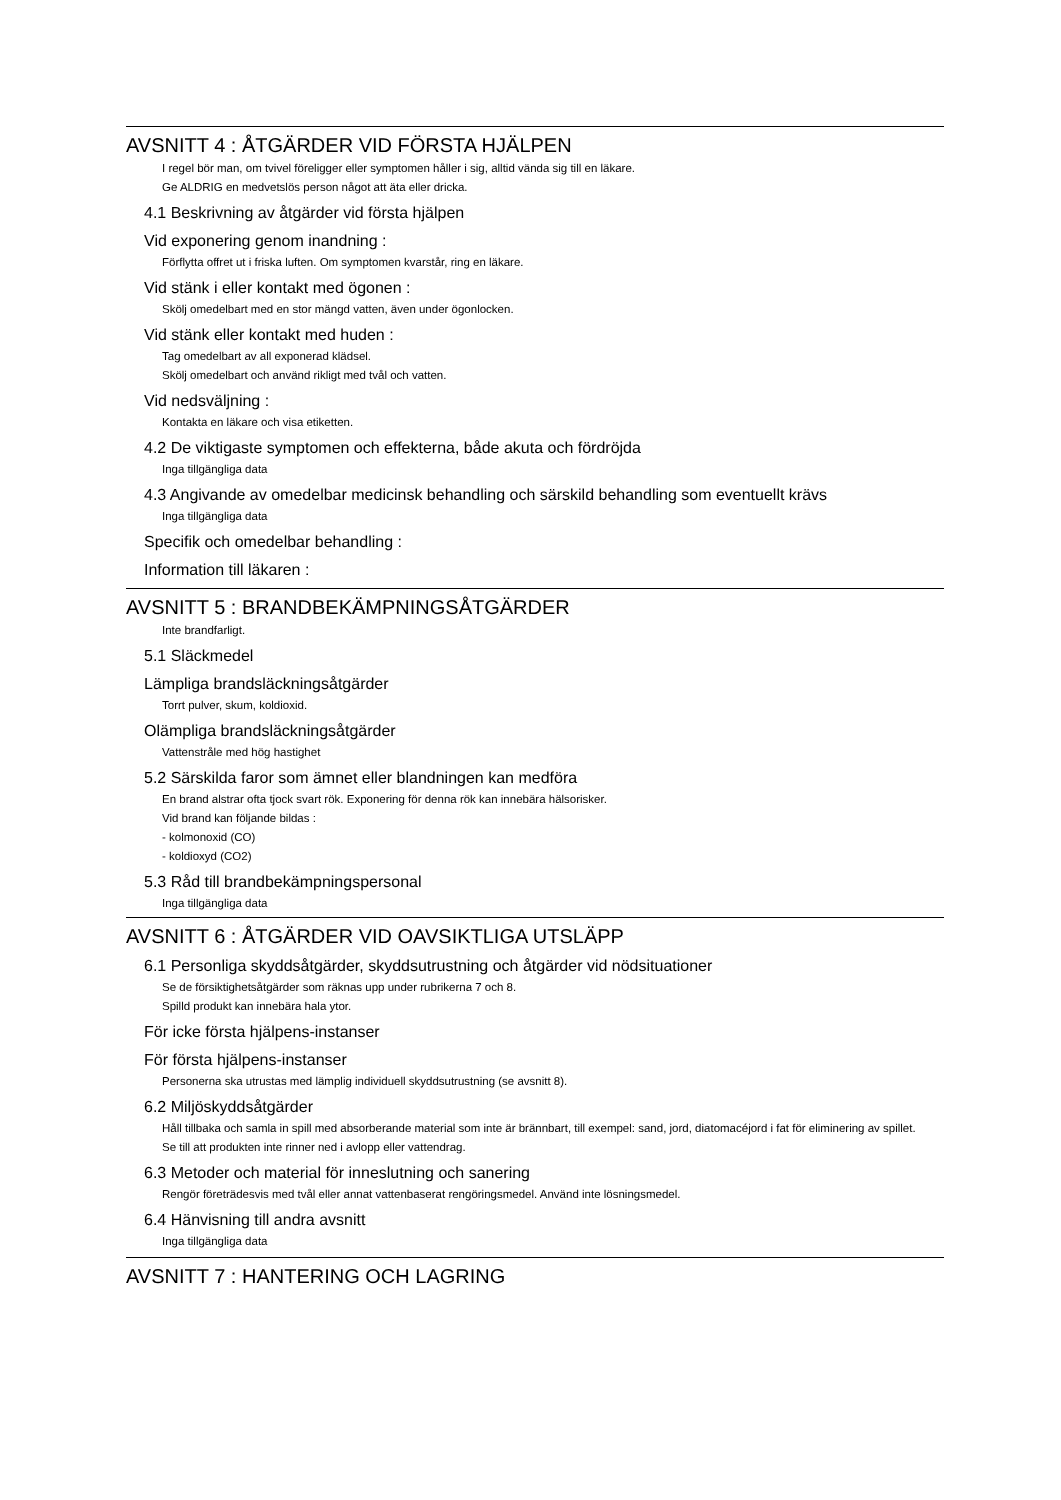AVSNITT 4 : ÅTGÄRDER VID FÖRSTA HJÄLPEN
I regel bör man, om tvivel föreligger eller symptomen håller i sig, alltid vända sig till en läkare.
Ge ALDRIG en medvetslös person något att äta eller dricka.
4.1 Beskrivning av åtgärder vid första hjälpen
Vid exponering genom inandning :
Förflytta offret ut i friska luften. Om symptomen kvarstår, ring en läkare.
Vid stänk i eller kontakt med ögonen :
Skölj omedelbart med en stor mängd vatten, även under ögonlocken.
Vid stänk eller kontakt med huden :
Tag omedelbart av all exponerad klädsel.
Skölj omedelbart och använd rikligt med tvål och vatten.
Vid nedsväljning :
Kontakta en läkare och visa etiketten.
4.2 De viktigaste symptomen och effekterna, både akuta och fördröjda
Inga tillgängliga data
4.3 Angivande av omedelbar medicinsk behandling och särskild behandling som eventuellt krävs
Inga tillgängliga data
Specifik och omedelbar behandling :
Information till läkaren :
AVSNITT 5 : BRANDBEKÄMPNINGSÅTGÄRDER
Inte brandfarligt.
5.1 Släckmedel
Lämpliga brandsläckningsåtgärder
Torrt pulver, skum, koldioxid.
Olämpliga brandsläckningsåtgärder
Vattenstråle med hög hastighet
5.2 Särskilda faror som ämnet eller blandningen kan medföra
En brand alstrar ofta tjock svart rök. Exponering för denna rök kan innebära hälsorisker.
Vid brand kan följande bildas :
- kolmonoxid (CO)
- koldioxyd (CO2)
5.3 Råd till brandbekämpningspersonal
Inga tillgängliga data
AVSNITT 6 : ÅTGÄRDER VID OAVSIKTLIGA UTSLÄPP
6.1 Personliga skyddsåtgärder, skyddsutrustning och åtgärder vid nödsituationer
Se de försiktighetsåtgärder som räknas upp under rubrikerna 7 och 8.
Spilld produkt kan innebära hala ytor.
För icke första hjälpens-instanser
För första hjälpens-instanser
Personerna ska utrustas med lämplig individuell skyddsutrustning (se avsnitt 8).
6.2 Miljöskyddsåtgärder
Håll tillbaka och samla in spill med absorberande material som inte är brännbart, till exempel: sand, jord, diatomacéjord i fat för eliminering av spillet.
Se till att produkten inte rinner ned i avlopp eller vattendrag.
6.3 Metoder och material för inneslutning och sanering
Rengör företrädesvis med tvål eller annat vattenbaserat rengöringsmedel. Använd inte lösningsmedel.
6.4 Hänvisning till andra avsnitt
Inga tillgängliga data
AVSNITT 7 : HANTERING OCH LAGRING